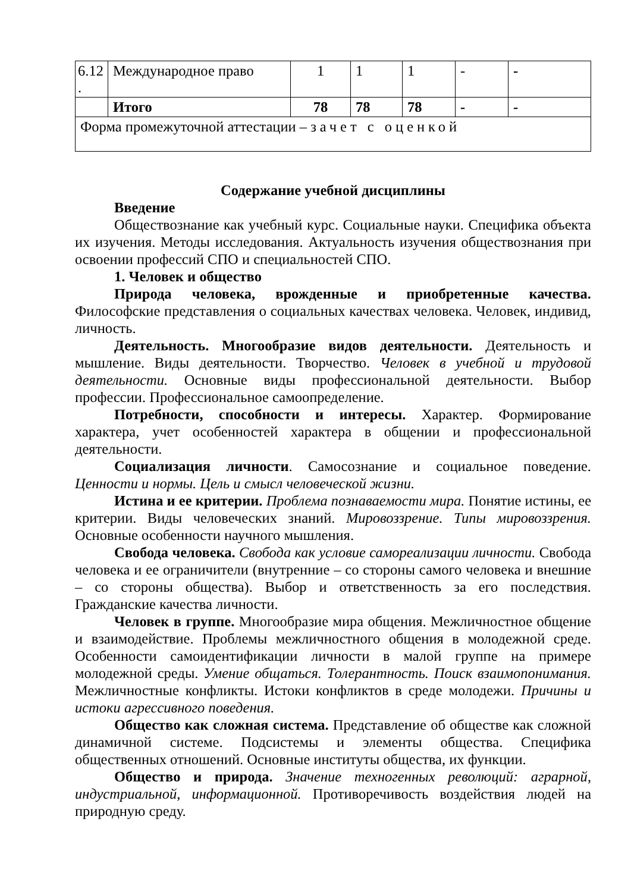| 6.12 . | Международное право | 1 | 1 | 1 | - | - |
| | Итого | 78 | 78 | 78 | - | - |
| Форма промежуточной аттестации – зачет с оценкой | | | | | | |
Содержание учебной дисциплины
Введение
Обществознание как учебный курс. Социальные науки. Специфика объекта их изучения. Методы исследования. Актуальность изучения обществознания при освоении профессий СПО и специальностей СПО.
1. Человек и общество
Природа человека, врожденные и приобретенные качества. Философские представления о социальных качествах человека. Человек, индивид, личность.
Деятельность. Многообразие видов деятельности. Деятельность и мышление. Виды деятельности. Творчество. Человек в учебной и трудовой деятельности. Основные виды профессиональной деятельности. Выбор профессии. Профессиональное самоопределение.
Потребности, способности и интересы. Характер. Формирование характера, учет особенностей характера в общении и профессиональной деятельности.
Социализация личности. Самосознание и социальное поведение. Ценности и нормы. Цель и смысл человеческой жизни.
Истина и ее критерии. Проблема познаваемости мира. Понятие истины, ее критерии. Виды человеческих знаний. Мировоззрение. Типы мировоззрения. Основные особенности научного мышления.
Свобода человека. Свобода как условие самореализации личности. Свобода человека и ее ограничители (внутренние – со стороны самого человека и внешние – со стороны общества). Выбор и ответственность за его последствия. Гражданские качества личности.
Человек в группе. Многообразие мира общения. Межличностное общение и взаимодействие. Проблемы межличностного общения в молодежной среде. Особенности самоидентификации личности в малой группе на примере молодежной среды. Умение общаться. Толерантность. Поиск взаимопонимания. Межличностные конфликты. Истоки конфликтов в среде молодежи. Причины и истоки агрессивного поведения.
Общество как сложная система. Представление об обществе как сложной динамичной системе. Подсистемы и элементы общества. Специфика общественных отношений. Основные институты общества, их функции.
Общество и природа. Значение техногенных революций: аграрной, индустриальной, информационной. Противоречивость воздействия людей на природную среду.